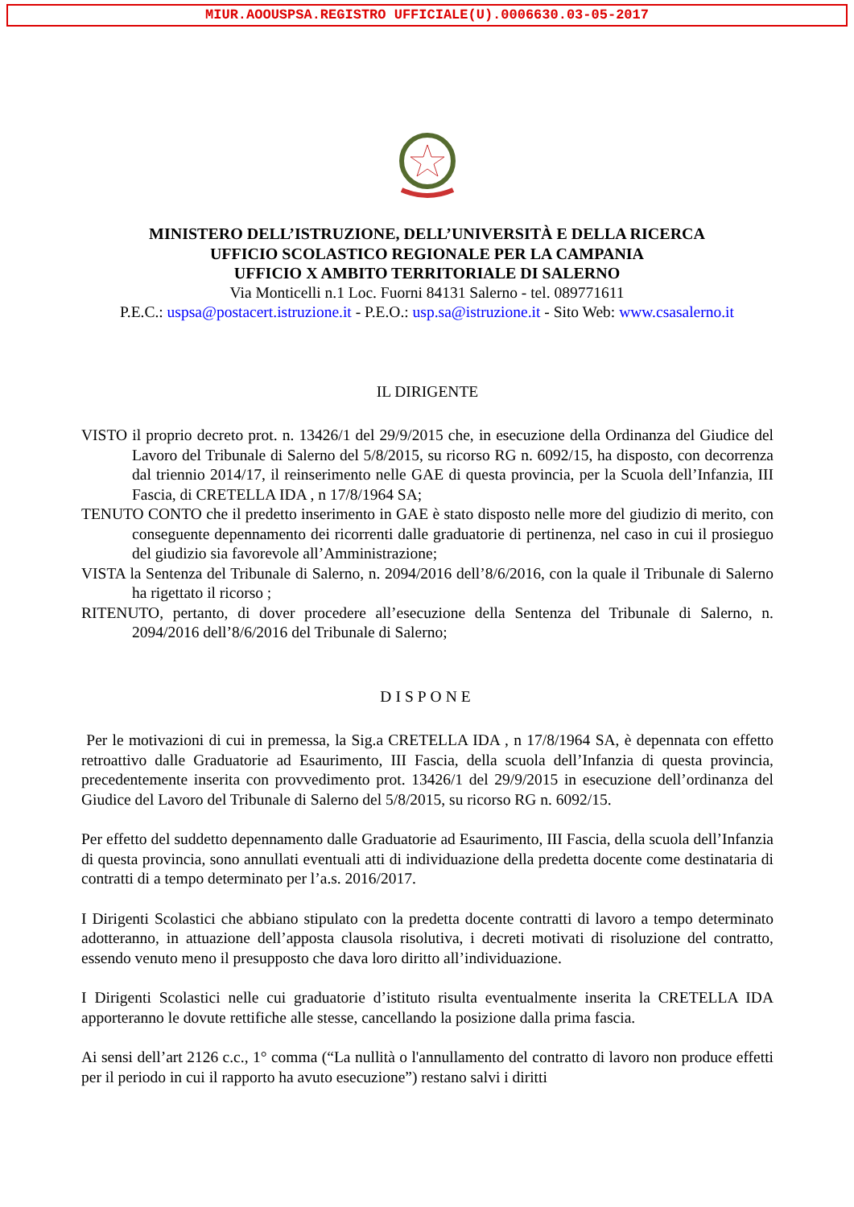MIUR.AOOUSPSA.REGISTRO UFFICIALE(U).0006630.03-05-2017
MINISTERO DELL’ISTRUZIONE, DELL’UNIVERSITÀ E DELLA RICERCA
UFFICIO SCOLASTICO REGIONALE PER LA CAMPANIA
UFFICIO X AMBITO TERRITORIALE DI SALERNO
Via Monticelli n.1 Loc. Fuorni 84131 Salerno - tel. 089771611
P.E.C.: uspsa@postacert.istruzione.it - P.E.O.: usp.sa@istruzione.it - Sito Web: www.csasalerno.it
IL DIRIGENTE
VISTO il proprio decreto prot. n. 13426/1 del 29/9/2015 che, in esecuzione della Ordinanza del Giudice del Lavoro del Tribunale di Salerno del 5/8/2015, su ricorso RG n. 6092/15, ha disposto, con decorrenza dal triennio 2014/17, il reinserimento nelle GAE di questa provincia, per la Scuola dell’Infanzia, III Fascia, di CRETELLA IDA , n 17/8/1964 SA;
TENUTO CONTO che il predetto inserimento in GAE è stato disposto nelle more del giudizio di merito, con conseguente depennamento dei ricorrenti dalle graduatorie di pertinenza, nel caso in cui il prosieguo del giudizio sia favorevole all’Amministrazione;
VISTA la Sentenza del Tribunale di Salerno, n. 2094/2016 dell’8/6/2016, con la quale il Tribunale di Salerno ha rigettato il ricorso ;
RITENUTO, pertanto, di dover procedere all’esecuzione della Sentenza del Tribunale di Salerno, n. 2094/2016 dell’8/6/2016 del Tribunale di Salerno;
DISPONE
Per le motivazioni di cui in premessa, la Sig.a CRETELLA IDA , n 17/8/1964 SA, è depennata con effetto retroattivo dalle Graduatorie ad Esaurimento, III Fascia, della scuola dell’Infanzia di questa provincia, precedentemente inserita con provvedimento prot. 13426/1 del 29/9/2015 in esecuzione dell’ordinanza del Giudice del Lavoro del Tribunale di Salerno del 5/8/2015, su ricorso RG n. 6092/15.
Per effetto del suddetto depennamento dalle Graduatorie ad Esaurimento, III Fascia, della scuola dell’Infanzia di questa provincia, sono annullati eventuali atti di individuazione della predetta docente come destinataria di contratti di a tempo determinato per l’a.s. 2016/2017.
I Dirigenti Scolastici che abbiano stipulato con la predetta docente contratti di lavoro a tempo determinato adotteranno, in attuazione dell’apposta clausola risolutiva, i decreti motivati di risoluzione del contratto, essendo venuto meno il presupposto che dava loro diritto all’individuazione.
I Dirigenti Scolastici nelle cui graduatorie d’istituto risulta eventualmente inserita la CRETELLA IDA apporteranno le dovute rettifiche alle stesse, cancellando la posizione dalla prima fascia.
Ai sensi dell’art 2126 c.c., 1° comma (“La nullità o l'annullamento del contratto di lavoro non produce effetti per il periodo in cui il rapporto ha avuto esecuzione”) restano salvi i diritti